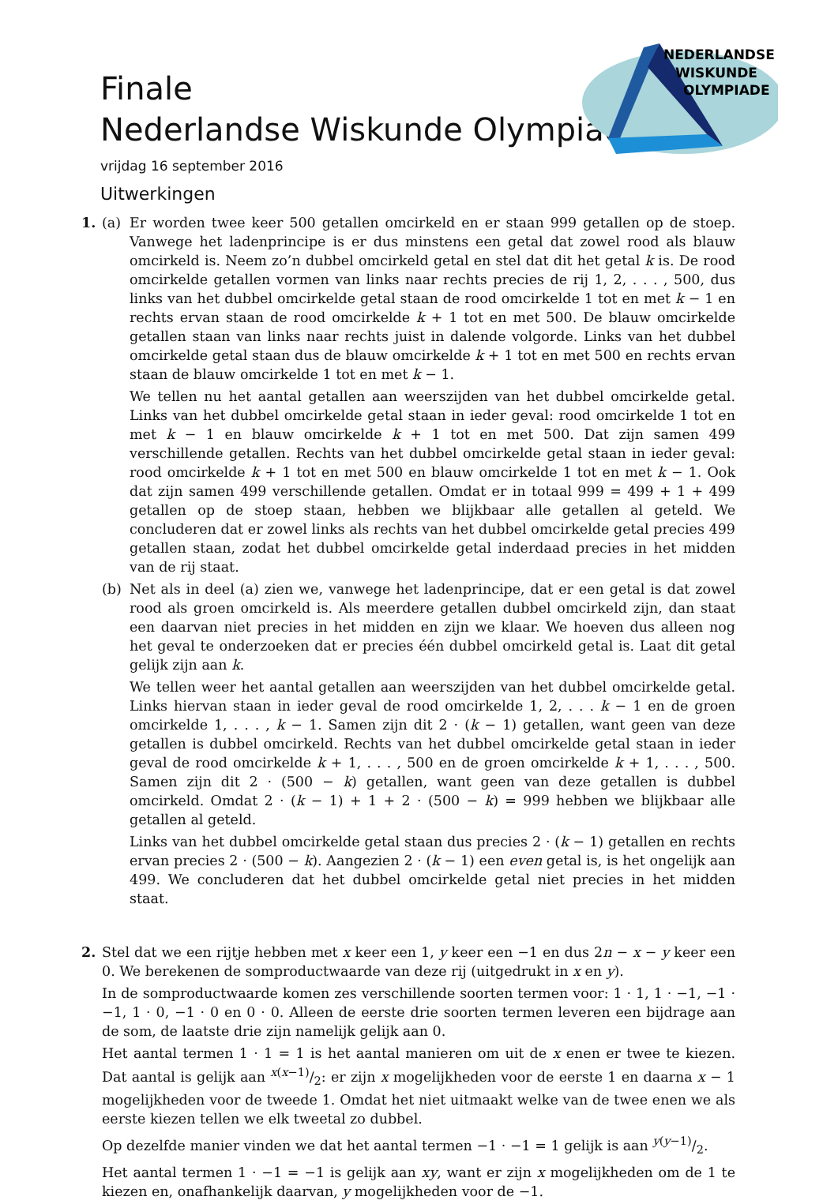Finale
Nederlandse Wiskunde Olympiade
vrijdag 16 september 2016
Uitwerkingen
NEDERLANDSE
WISKUNDE
OLYMPIADE
1. (a) Er worden twee keer 500 getallen omcirkeld en er staan 999 getallen op de stoep. Vanwege het ladenprincipe is er dus minstens een getal dat zowel rood als blauw omcirkeld is. Neem zo’n dubbel omcirkeld getal en stel dat dit het getal k is. De rood omcirkelde getallen vormen van links naar rechts precies de rij 1, 2, . . . , 500, dus links van het dubbel omcirkelde getal staan de rood omcirkelde 1 tot en met k − 1 en rechts ervan staan de rood omcirkelde k + 1 tot en met 500. De blauw omcirkelde getallen staan van links naar rechts juist in dalende volgorde. Links van het dubbel omcirkelde getal staan dus de blauw omcirkelde k + 1 tot en met 500 en rechts ervan staan de blauw omcirkelde 1 tot en met k − 1.
We tellen nu het aantal getallen aan weerszijden van het dubbel omcirkelde getal. Links van het dubbel omcirkelde getal staan in ieder geval: rood omcirkelde 1 tot en met k − 1 en blauw omcirkelde k + 1 tot en met 500. Dat zijn samen 499 verschillende getallen. Rechts van het dubbel omcirkelde getal staan in ieder geval: rood omcirkelde k + 1 tot en met 500 en blauw omcirkelde 1 tot en met k − 1. Ook dat zijn samen 499 verschillende getallen. Omdat er in totaal 999 = 499 + 1 + 499 getallen op de stoep staan, hebben we blijkbaar alle getallen al geteld. We concluderen dat er zowel links als rechts van het dubbel omcirkelde getal precies 499 getallen staan, zodat het dubbel omcirkelde getal inderdaad precies in het midden van de rij staat.
(b) Net als in deel (a) zien we, vanwege het ladenprincipe, dat er een getal is dat zowel rood als groen omcirkeld is. Als meerdere getallen dubbel omcirkeld zijn, dan staat een daarvan niet precies in het midden en zijn we klaar. We hoeven dus alleen nog het geval te onderzoeken dat er precies één dubbel omcirkeld getal is. Laat dit getal gelijk zijn aan k.
We tellen weer het aantal getallen aan weerszijden van het dubbel omcirkelde getal. Links hiervan staan in ieder geval de rood omcirkelde 1, 2, . . . k − 1 en de groen omcirkelde 1, . . . , k − 1. Samen zijn dit 2 · (k − 1) getallen, want geen van deze getallen is dubbel omcirkeld. Rechts van het dubbel omcirkelde getal staan in ieder geval de rood omcirkelde k + 1, . . . , 500 en de groen omcirkelde k + 1, . . . , 500. Samen zijn dit 2 · (500 − k) getallen, want geen van deze getallen is dubbel omcirkeld. Omdat 2 · (k − 1) + 1 + 2 · (500 − k) = 999 hebben we blijkbaar alle getallen al geteld.
Links van het dubbel omcirkelde getal staan dus precies 2 · (k − 1) getallen en rechts ervan precies 2 · (500 − k). Aangezien 2 · (k − 1) een even getal is, is het ongelijk aan 499. We concluderen dat het dubbel omcirkelde getal niet precies in het midden staat.
2. Stel dat we een rijtje hebben met x keer een 1, y keer een −1 en dus 2n − x − y keer een 0. We berekenen de somproductwaarde van deze rij (uitgedrukt in x en y).
In de somproductwaarde komen zes verschillende soorten termen voor: 1 · 1, 1 · −1, −1 · −1, 1 · 0, −1 · 0 en 0 · 0. Alleen de eerste drie soorten termen leveren een bijdrage aan de som, de laatste drie zijn namelijk gelijk aan 0.
Het aantal termen 1 · 1 = 1 is het aantal manieren om uit de x enen er twee te kiezen. Dat aantal is gelijk aan x(x−1)/2: er zijn x mogelijkheden voor de eerste 1 en daarna x − 1 mogelijkheden voor de tweede 1. Omdat het niet uitmaakt welke van de twee enen we als eerste kiezen tellen we elk tweetal zo dubbel.
Op dezelfde manier vinden we dat het aantal termen −1 · −1 = 1 gelijk is aan y(y−1)/2.
Het aantal termen 1 · −1 = −1 is gelijk aan xy, want er zijn x mogelijkheden om de 1 te kiezen en, onafhankelijk daarvan, y mogelijkheden voor de −1.